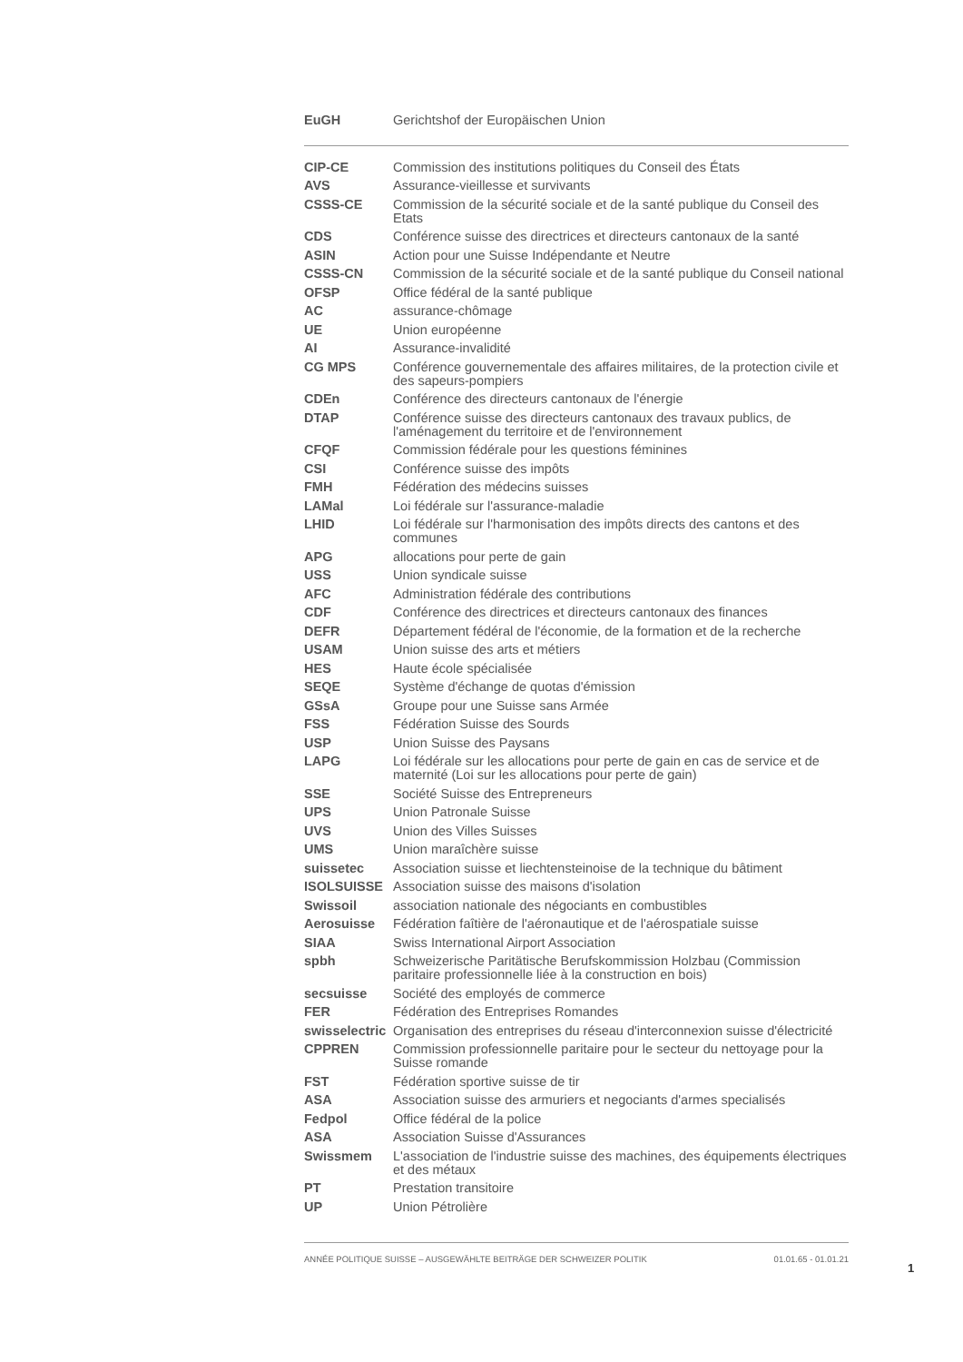| EuGH | Gerichtshof der Europäischen Union |
| CIP-CE | Commission des institutions politiques du Conseil des États |
| AVS | Assurance-vieillesse et survivants |
| CSSS-CE | Commission de la sécurité sociale et de la santé publique du Conseil des Etats |
| CDS | Conférence suisse des directrices et directeurs cantonaux de la santé |
| ASIN | Action pour une Suisse Indépendante et Neutre |
| CSSS-CN | Commission de la sécurité sociale et de la santé publique du Conseil national |
| OFSP | Office fédéral de la santé publique |
| AC | assurance-chômage |
| UE | Union européenne |
| AI | Assurance-invalidité |
| CG MPS | Conférence gouvernementale des affaires militaires, de la protection civile et des sapeurs-pompiers |
| CDEn | Conférence des directeurs cantonaux de l'énergie |
| DTAP | Conférence suisse des directeurs cantonaux des travaux publics, de l'aménagement du territoire et de l'environnement |
| CFQF | Commission fédérale pour les questions féminines |
| CSI | Conférence suisse des impôts |
| FMH | Fédération des médecins suisses |
| LAMal | Loi fédérale sur l'assurance-maladie |
| LHID | Loi fédérale sur l'harmonisation des impôts directs des cantons et des communes |
| APG | allocations pour perte de gain |
| USS | Union syndicale suisse |
| AFC | Administration fédérale des contributions |
| CDF | Conférence des directrices et directeurs cantonaux des finances |
| DEFR | Département fédéral de l'économie, de la formation et de la recherche |
| USAM | Union suisse des arts et métiers |
| HES | Haute école spécialisée |
| SEQE | Système d'échange de quotas d'émission |
| GSsA | Groupe pour une Suisse sans Armée |
| FSS | Fédération Suisse des Sourds |
| USP | Union Suisse des Paysans |
| LAPG | Loi fédérale sur les allocations pour perte de gain en cas de service et de maternité (Loi sur les allocations pour perte de gain) |
| SSE | Société Suisse des Entrepreneurs |
| UPS | Union Patronale Suisse |
| UVS | Union des Villes Suisses |
| UMS | Union maraîchère suisse |
| suissetec | Association suisse et liechtensteinoise de la technique du bâtiment |
| ISOLSUISSE | Association suisse des maisons d'isolation |
| Swissoil | association nationale des négociants en combustibles |
| Aerosuisse | Fédération faîtière de l'aéronautique et de l'aérospatiale suisse |
| SIAA | Swiss International Airport Association |
| spbh | Schweizerische Paritätische Berufskommission Holzbau (Commission paritaire professionnelle liée à la construction en bois) |
| secsuisse | Société des employés de commerce |
| FER | Fédération des Entreprises Romandes |
| swisselectric | Organisation des entreprises du réseau d'interconnexion suisse d'électricité |
| CPPREN | Commission professionnelle paritaire pour le secteur du nettoyage pour la Suisse romande |
| FST | Fédération sportive suisse de tir |
| ASA | Association suisse des armuriers et negociants d'armes specialisés |
| Fedpol | Office fédéral de la police |
| ASA | Association Suisse d'Assurances |
| Swissmem | L'association de l'industrie suisse des machines, des équipements électriques et des métaux |
| PT | Prestation transitoire |
| UP | Union Pétrolière |
ANNÉE POLITIQUE SUISSE – AUSGEWÄHLTE BEITRÄGE DER SCHWEIZER POLITIK 01.01.65 - 01.01.21
1